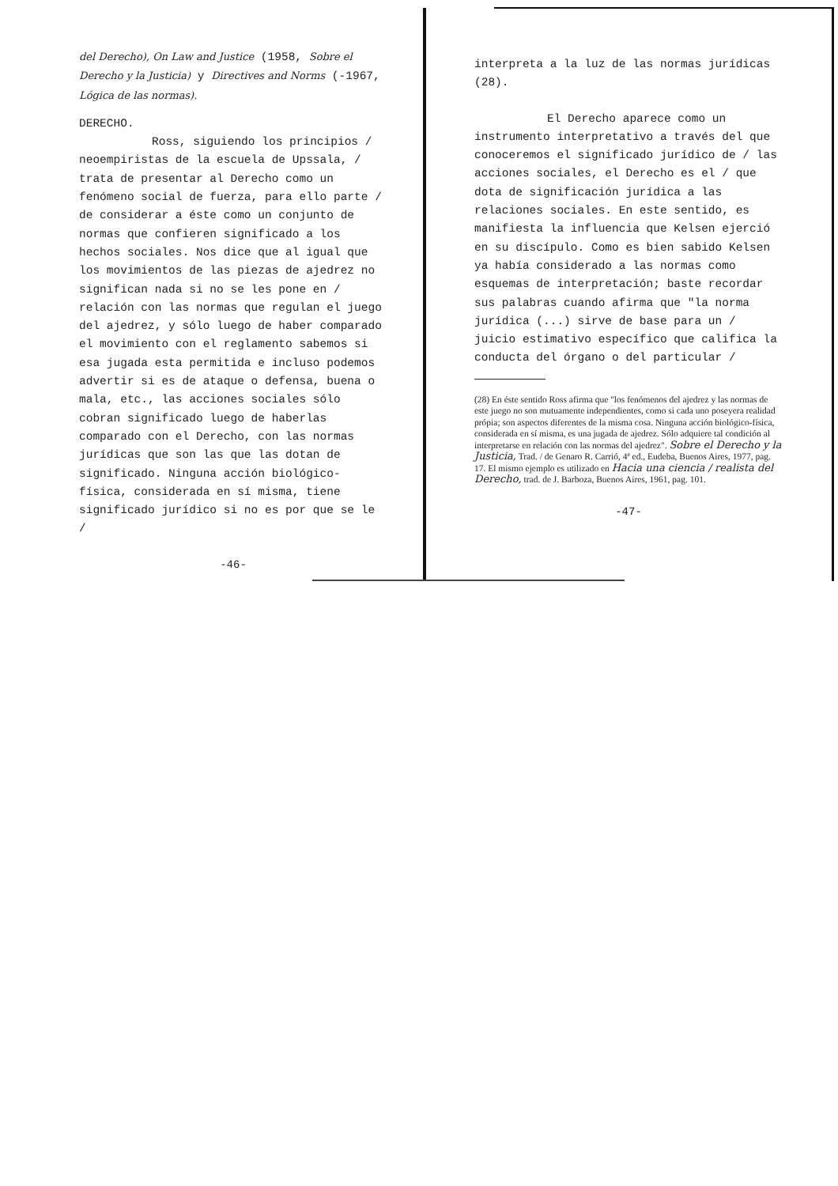del Derecho), On Law and Justice (1958, Sobre el Derecho y la Justicia) y Directives and Norms (-1967, Lógica de las normas).
DERECHO.
Ross, siguiendo los principios / neoempiristas de la escuela de Upssala, / trata de presentar al Derecho como un fenómeno social de fuerza, para ello parte / de considerar a éste como un conjunto de normas que confieren significado a los hechos sociales. Nos dice que al igual que los movimientos de las piezas de ajedrez no significan nada si no se les pone en / relación con las normas que regulan el juego del ajedrez, y sólo luego de haber comparado el movimiento con el reglamento sabemos si esa jugada esta permitida e incluso podemos advertir si es de ataque o defensa, buena o mala, etc., las acciones sociales sólo cobran significado luego de haberlas comparado con el Derecho, con las normas jurídicas que son las que las dotan de significado. Ninguna acción biológico-física, considerada en sí misma, tiene significado jurídico si no es por que se le /
-46-
interpreta a la luz de las normas jurídicas (28).
El Derecho aparece como un instrumento interpretativo a través del que conoceremos el significado jurídico de / las acciones sociales, el Derecho es el / que dota de significación jurídica a las relaciones sociales. En este sentido, es manifiesta la influencia que Kelsen ejerció en su discípulo. Como es bien sabido Kelsen ya había considerado a las normas como esquemas de interpretación; baste recordar sus palabras cuando afirma que "la norma jurídica (...) sirve de base para un / juicio estimativo específico que califica la conducta del órgano o del particular /
(28) En éste sentido Ross afirma que "los fenómenos del ajedrez y las normas de este juego no son mutuamente independientes, como si cada uno poseyera realidad própia; son aspectos diferentes de la misma cosa. Ninguna acción biológico-física, considerada en sí misma, es una jugada de ajedrez. Sólo adquiere tal condición al interpretarse en relación con las normas del ajedrez". Sobre el Derecho y la Justicia, Trad. / de Genaro R. Carrió, 4ª ed., Eudeba, Buenos Aires, 1977, pag. 17. El mismo ejemplo es utilizado en Hacia una ciencia / realista del Derecho, trad. de J. Barboza, Buenos Aires, 1961, pag. 101.
-47-